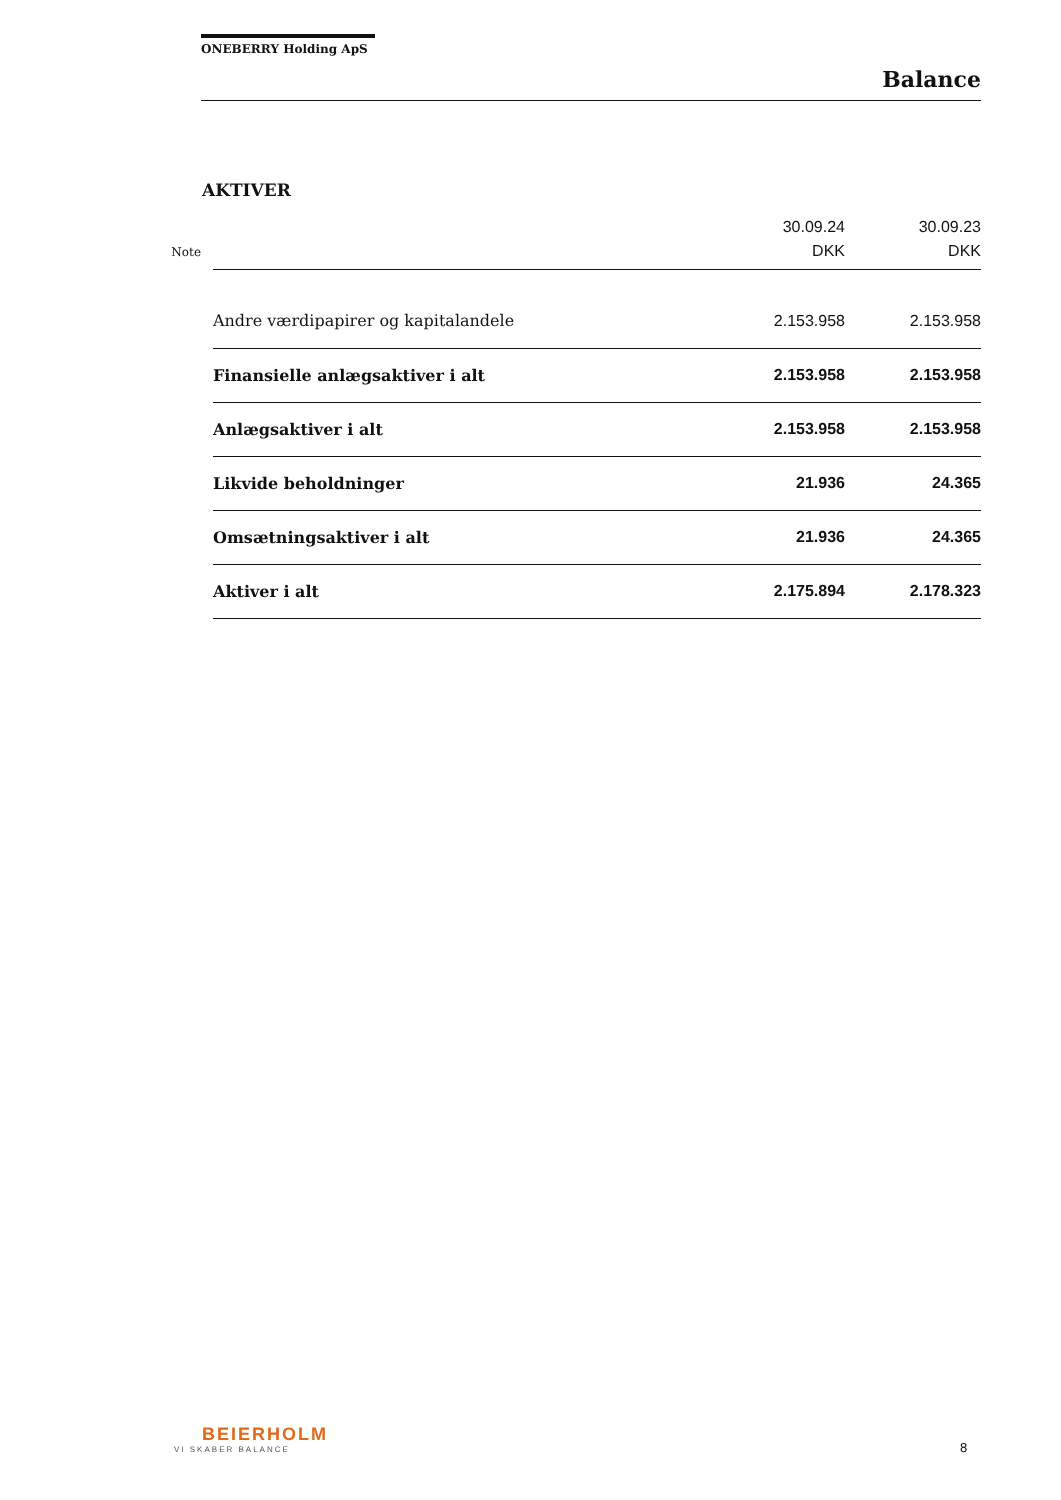ONEBERRY Holding ApS
Balance
AKTIVER
| Note | | 30.09.24 DKK | 30.09.23 DKK |
| --- | --- | --- | --- |
| | Andre værdipapirer og kapitalandele | 2.153.958 | 2.153.958 |
| | Finansielle anlægsaktiver i alt | 2.153.958 | 2.153.958 |
| | Anlægsaktiver i alt | 2.153.958 | 2.153.958 |
| | Likvide beholdninger | 21.936 | 24.365 |
| | Omsætningsaktiver i alt | 21.936 | 24.365 |
| | Aktiver i alt | 2.175.894 | 2.178.323 |
BEIERHOLM
VI SKABER BALANCE
8